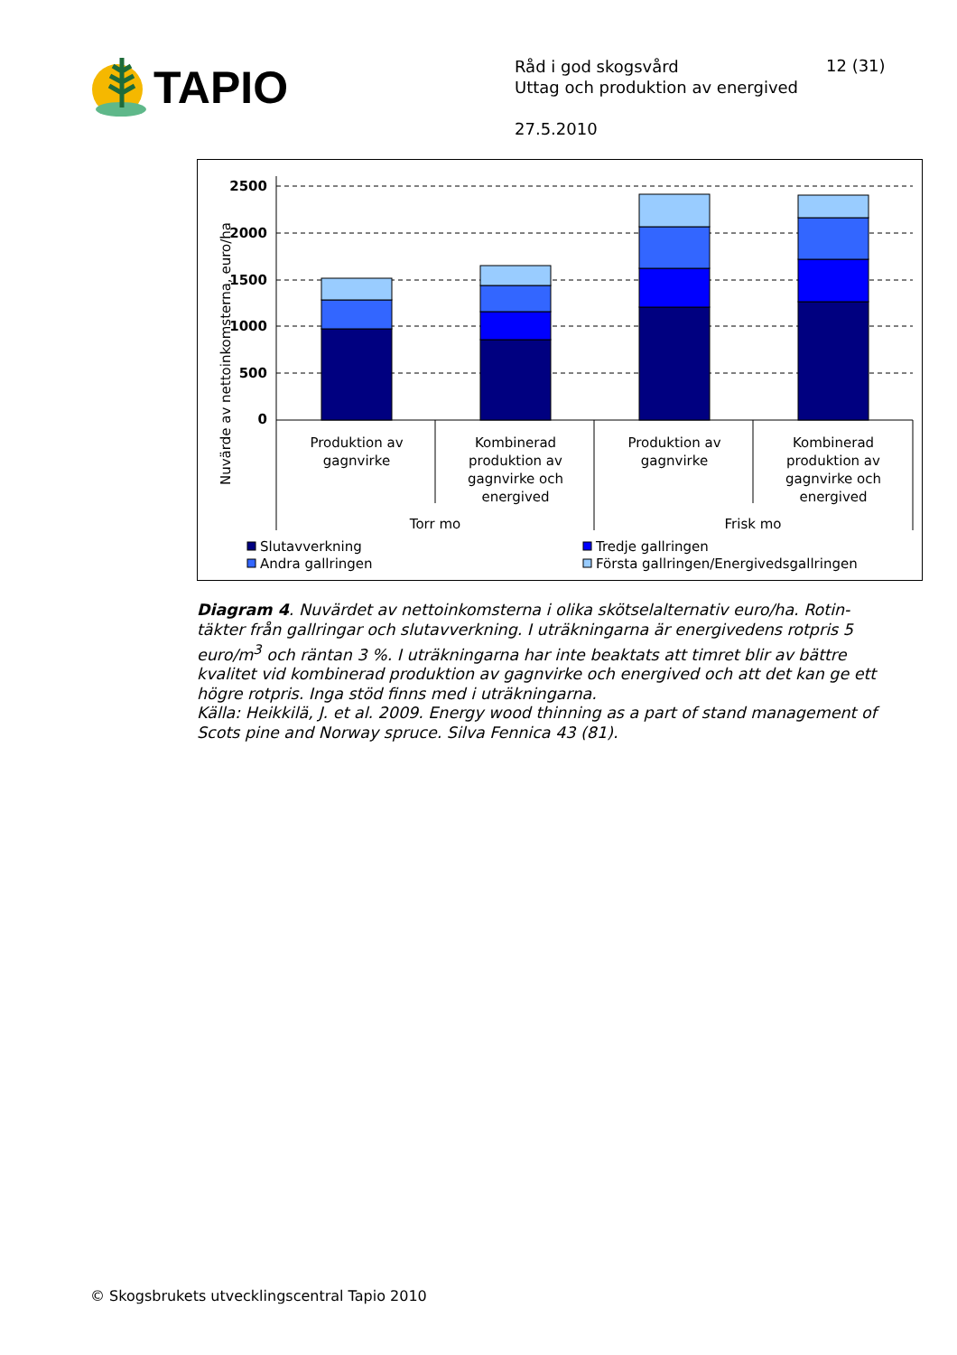TAPIO
Råd i god skogsvård
Uttag och produktion av energived
27.5.2010
12 (31)
2500
2000
1500
1000
500
0
Nuvärde av nettoinkomsterna, euro/ha
Produktion av
gagnvirke
Kombinerad
produktion av
gagnvirke och
energived
Produktion av
gagnvirke
Kombinerad
produktion av
gagnvirke och
energived
Torr mo
Frisk mo
Slutavverkning
Andra gallringen
Tredje gallringen
Första gallringen/Energivedsgallringen
Diagram 4. Nuvärdet av nettoinkomsterna i olika skötselalternativ euro/ha. Rotin-täkter från gallringar och slutavverkning. I uträkningarna är energivedens rotpris 5 euro/m<sup>3</sup> och räntan 3 %. I uträkningarna har inte beaktats att timret blir av bättre kvalitet vid kombinerad produktion av gagnvirke och energived och att det kan ge ett högre rotpris. Inga stöd finns med i uträkningarna.
Källa: Heikkilä, J. et al. 2009. Energy wood thinning as a part of stand management of Scots pine and Norway spruce. Silva Fennica 43 (81).
© Skogsbrukets utvecklingscentral Tapio 2010